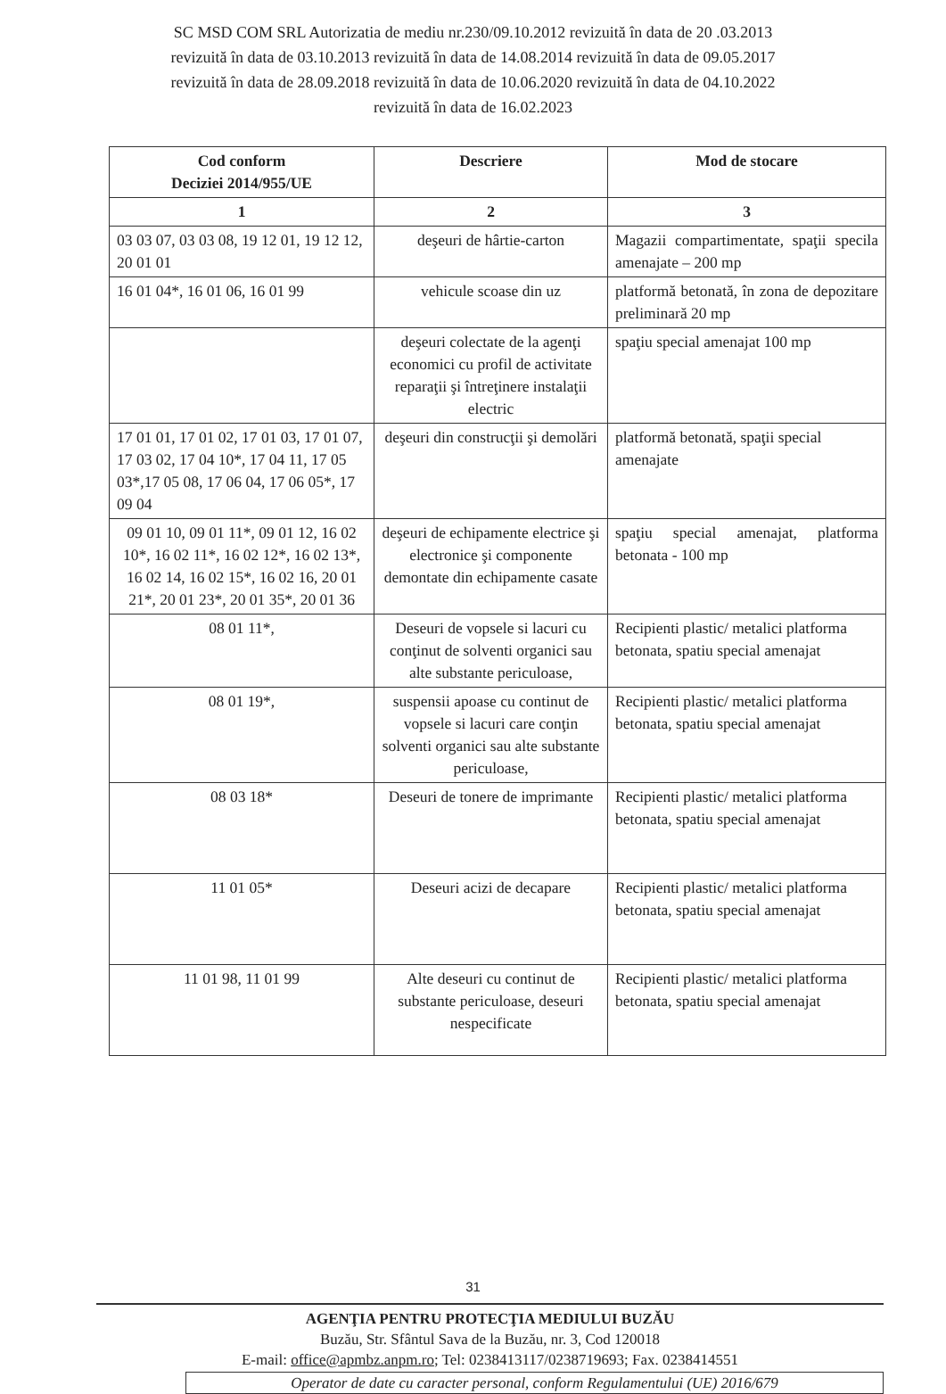SC MSD COM SRL Autorizatia de mediu nr.230/09.10.2012 revizuită în data de 20 .03.2013
revizuită în data de 03.10.2013 revizuită în data de 14.08.2014 revizuită în data de 09.05.2017
revizuită în data de 28.09.2018 revizuită în data de 10.06.2020 revizuită în data de 04.10.2022
revizuită în data de 16.02.2023
| Cod conform Deciziei 2014/955/UE | Descriere | Mod de stocare |
| --- | --- | --- |
| 1 | 2 | 3 |
| 03 03 07, 03 03 08, 19 12 01, 19 12 12, 20 01 01 | deşeuri de hârtie-carton | Magazii compartimentate, spaţii specila amenajate – 200 mp |
| 16 01 04*, 16 01 06, 16 01 99 | vehicule scoase din uz | platformă betonată, în zona de depozitare preliminară 20 mp |
| | deşeuri colectate de la agenţi economici cu profil de activitate reparaţii şi întreţinere instalaţii electric | spaţiu special amenajat 100 mp |
| 17 01 01, 17 01 02, 17 01 03, 17 01 07, 17 03 02, 17 04 10*, 17 04 11, 17 05 03*,17 05 08, 17 06 04, 17 06 05*, 17 09 04 | deşeuri din construcţii şi demolări | platformă betonată, spaţii special amenajate |
| 09 01 10, 09 01 11*, 09 01 12, 16 02 10*, 16 02 11*, 16 02 12*, 16 02 13*, 16 02 14, 16 02 15*, 16 02 16, 20 01 21*, 20 01 23*, 20 01 35*, 20 01 36 | deşeuri de echipamente electrice şi electronice şi componente demontate din echipamente casate | spaţiu special amenajat, platforma betonata - 100 mp |
| 08 01 11*, | Deseuri de vopsele si lacuri cu conţinut de solventi organici sau alte substante periculoase, | Recipienti plastic/ metalici platforma betonata, spatiu special amenajat |
| 08 01 19*, | suspensii apoase cu continut de vopsele si lacuri care conţin solventi organici sau alte substante periculoase, | Recipienti plastic/ metalici platforma betonata, spatiu special amenajat |
| 08 03 18* | Deseuri de tonere de imprimante | Recipienti plastic/ metalici platforma betonata, spatiu special amenajat |
| 11 01 05* | Deseuri acizi de decapare | Recipienti plastic/ metalici platforma betonata, spatiu special amenajat |
| 11 01 98, 11 01 99 | Alte deseuri cu continut de substante periculoase, deseuri nespecificate | Recipienti plastic/ metalici platforma betonata, spatiu special amenajat |
31
AGENŢIA PENTRU PROTECŢIA MEDIULUI BUZĂU
Buzău, Str. Sfântul Sava de la Buzău, nr. 3, Cod 120018
E-mail: office@apmbz.anpm.ro; Tel: 0238413117/0238719693; Fax. 0238414551
Operator de date cu caracter personal, conform Regulamentului (UE) 2016/679